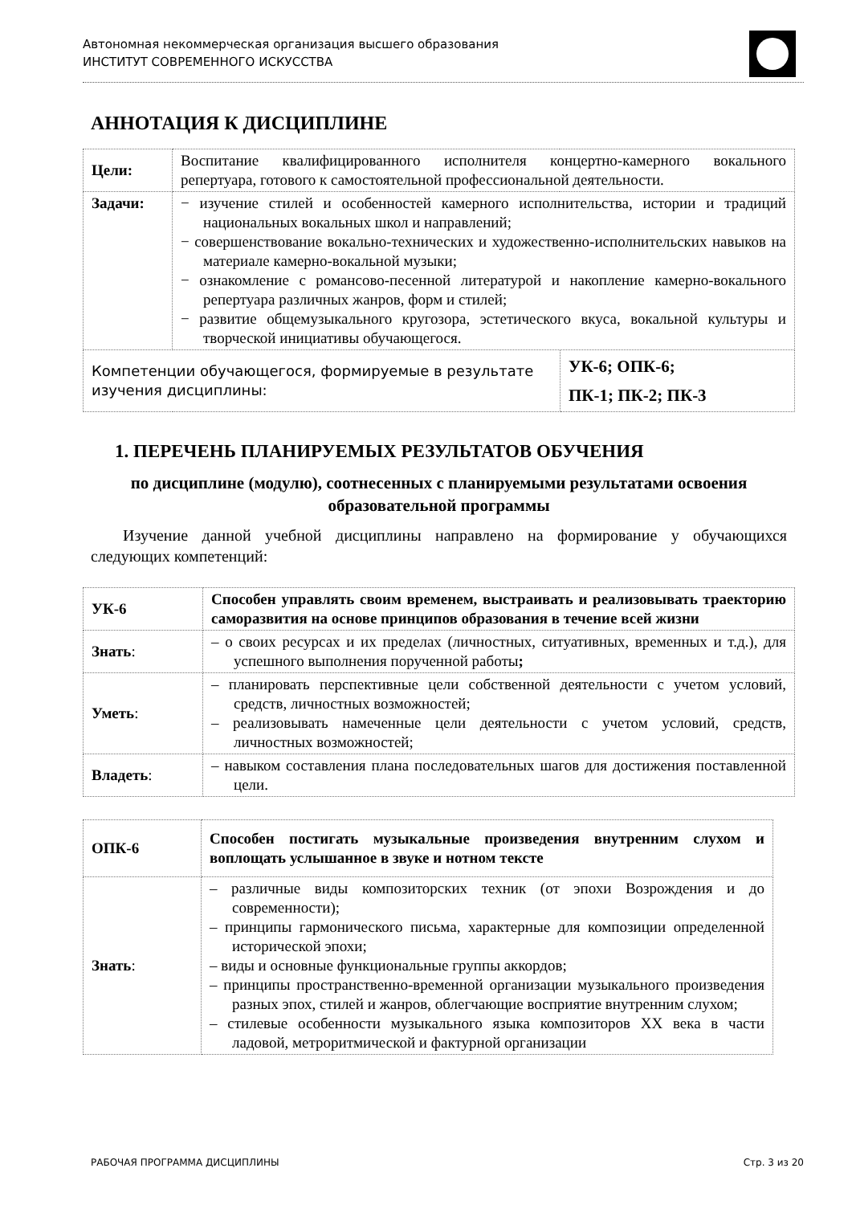Автономная некоммерческая организация высшего образования
ИНСТИТУТ СОВРЕМЕННОГО ИСКУССТВА
АННОТАЦИЯ К ДИСЦИПЛИНЕ
| Цели: | Воспитание квалифицированного исполнителя концертно-камерного вокального репертуара, готового к самостоятельной профессиональной деятельности. | |
| Задачи: | − изучение стилей и особенностей камерного исполнительства, истории и традиций национальных вокальных школ и направлений; − совершенствование вокально-технических и художественно-исполнительских навыков на материале камерно-вокальной музыки; − ознакомление с романсово-песенной литературой и накопление камерно-вокального репертуара различных жанров, форм и стилей; − развитие общемузыкального кругозора, эстетического вкуса, вокальной культуры и творческой инициативы обучающегося. | |
| Компетенции обучающегося, формируемые в результате изучения дисциплины: | | УК-6; ОПК-6; ПК-1; ПК-2; ПК-3 |
1. ПЕРЕЧЕНЬ ПЛАНИРУЕМЫХ РЕЗУЛЬТАТОВ ОБУЧЕНИЯ
по дисциплине (модулю), соотнесенных с планируемыми результатами освоения образовательной программы
Изучение данной учебной дисциплины направлено на формирование у обучающихся следующих компетенций:
| УК-6 | Способен управлять своим временем, выстраивать и реализовывать траекторию саморазвития на основе принципов образования в течение всей жизни |
| Знать : | – о своих ресурсах и их пределах (личностных, ситуативных, временных и т.д.), для успешного выполнения порученной работы ; |
| Уметь : | – планировать перспективные цели собственной деятельности с учетом условий, средств, личностных возможностей; – реализовывать намеченные цели деятельности с учетом условий, средств, личностных возможностей; |
| Владеть : | – навыком составления плана последовательных шагов для достижения поставленной цели. |
| ОПК-6 | Способен постигать музыкальные произведения внутренним слухом и воплощать услышанное в звуке и нотном тексте |
| Знать : | – различные виды композиторских техник (от эпохи Возрождения и до современности); – принципы гармонического письма, характерные для композиции определенной исторической эпохи; – виды и основные функциональные группы аккордов; – принципы пространственно-временной организации музыкального произведения разных эпох, стилей и жанров, облегчающие восприятие внутренним слухом; – стилевые особенности музыкального языка композиторов XX века в части ладовой, метроритмической и фактурной организации |
РАБОЧАЯ ПРОГРАММА ДИСЦИПЛИНЫ Стр. 3 из 20